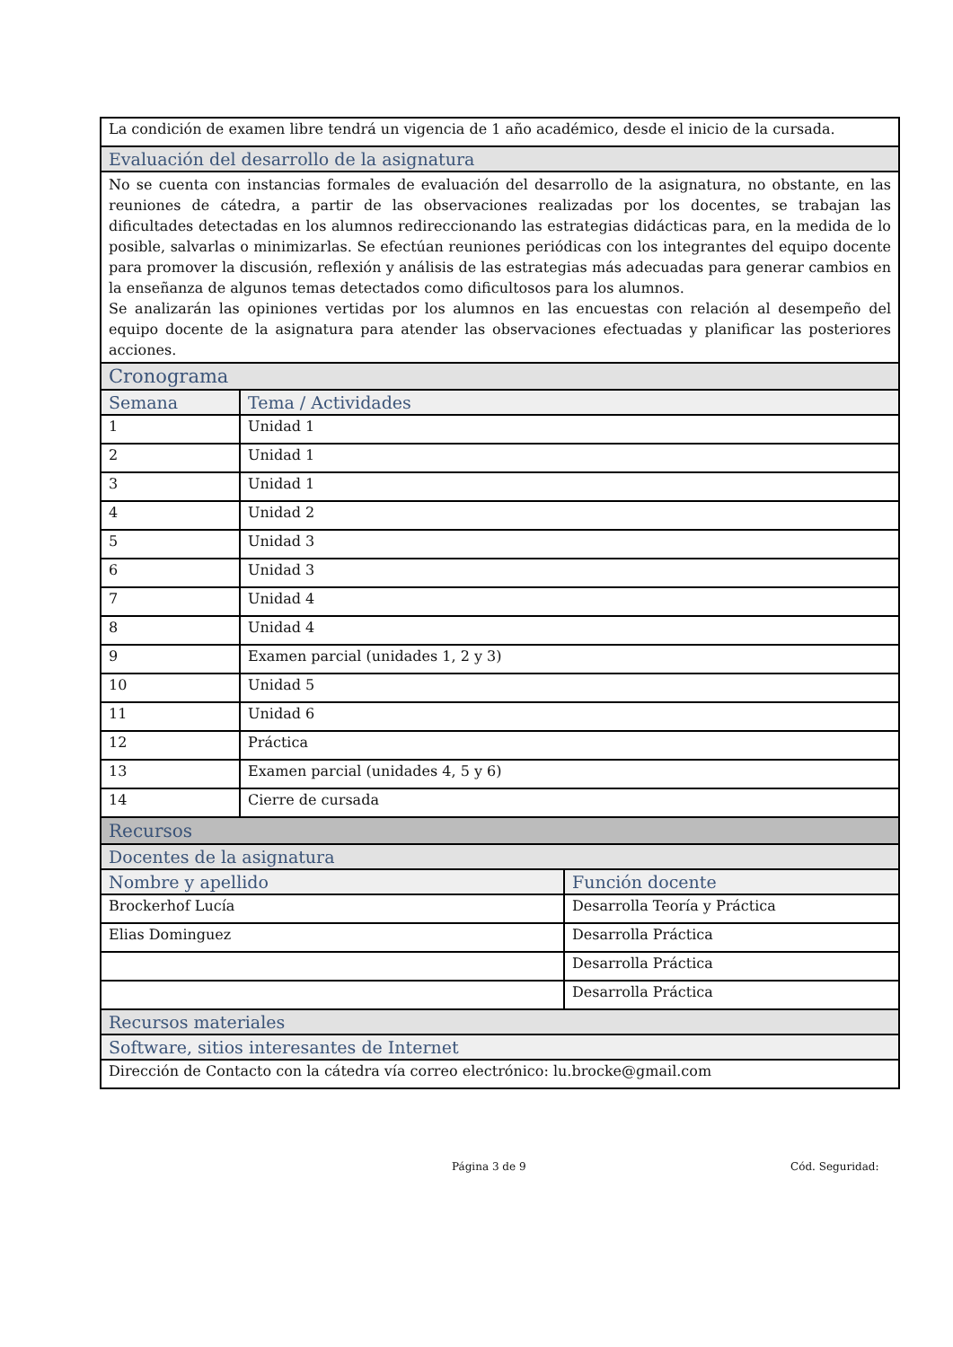| La condición de examen libre tendrá un vigencia de 1 año académico, desde el inicio de la cursada. | | |
| Evaluación del desarrollo de la asignatura | | |
| No se cuenta con instancias formales de evaluación del desarrollo de la asignatura, no obstante, en las reuniones de cátedra, a partir de las observaciones realizadas por los docentes, se trabajan las dificultades detectadas en los alumnos redireccionando las estrategias didácticas para, en la medida de lo posible, salvarlas o minimizarlas. Se efectúan reuniones periódicas con los integrantes del equipo docente para promover la discusión, reflexión y análisis de las estrategias más adecuadas para generar cambios en la enseñanza de algunos temas detectados como dificultosos para los alumnos. Se analizarán las opiniones vertidas por los alumnos en las encuestas con relación al desempeño del equipo docente de la asignatura para atender las observaciones efectuadas y planificar las posteriores acciones. | | |
| Cronograma | | |
| Semana | Tema / Actividades | |
| 1 | Unidad 1 | |
| 2 | Unidad 1 | |
| 3 | Unidad 1 | |
| 4 | Unidad 2 | |
| 5 | Unidad 3 | |
| 6 | Unidad 3 | |
| 7 | Unidad 4 | |
| 8 | Unidad 4 | |
| 9 | Examen parcial (unidades 1, 2 y 3) | |
| 10 | Unidad 5 | |
| 11 | Unidad 6 | |
| 12 | Práctica | |
| 13 | Examen parcial (unidades 4, 5 y 6) | |
| 14 | Cierre de cursada | |
| Recursos | | |
| Docentes de la asignatura | | |
| Nombre y apellido | | Función docente |
| Brockerhof Lucía | | Desarrolla Teoría y Práctica |
| Elias Dominguez | | Desarrolla Práctica |
| | | Desarrolla Práctica |
| | | Desarrolla Práctica |
| Recursos materiales | | |
| Software, sitios interesantes de Internet | | |
| Dirección de Contacto con la cátedra vía correo electrónico: lu.brocke@gmail.com | | |
Página 3 de 9 Cód. Seguridad: